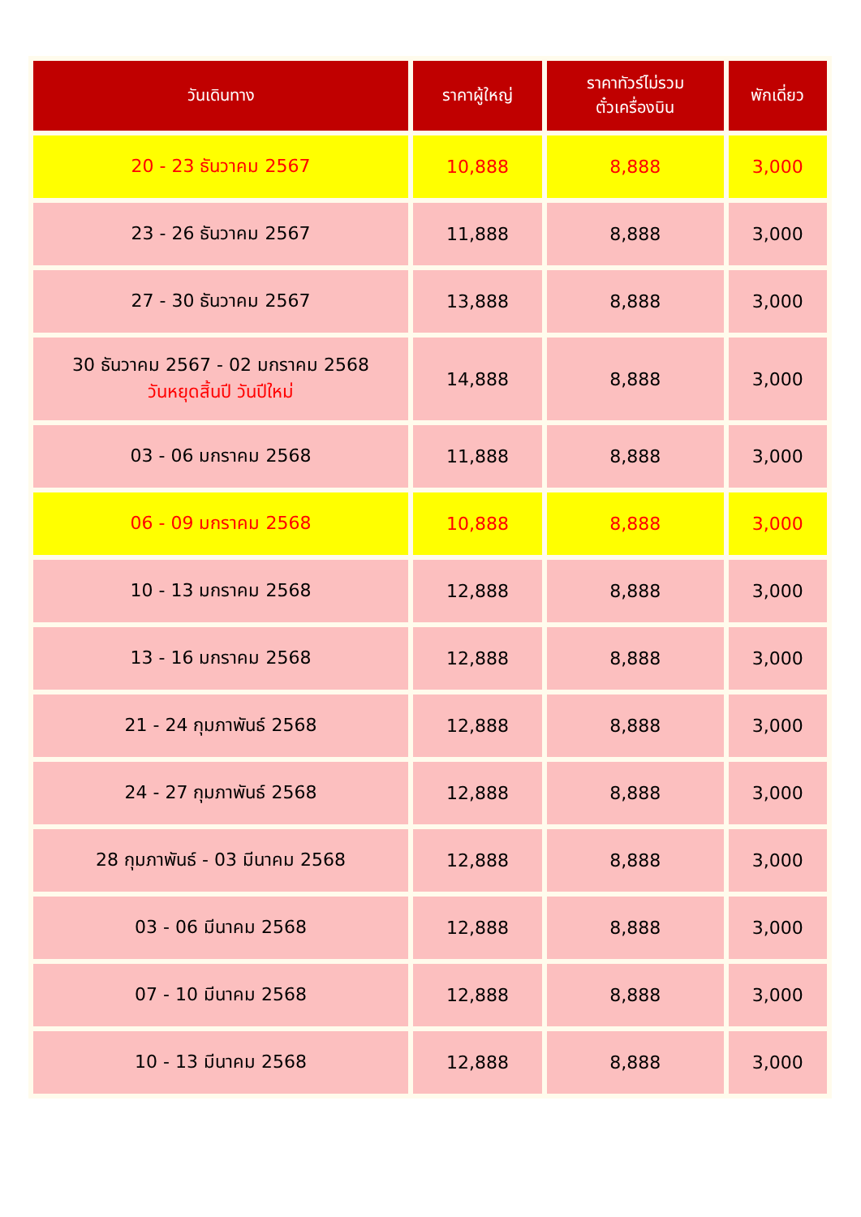| วันเดินทาง | ราคาผู้ใหญ่ | ราคาทัวร์ไม่รวม ตั๋วเครื่องบิน | พักเดี่ยว |
| --- | --- | --- | --- |
| 20 - 23 ธันวาคม 2567 | 10,888 | 8,888 | 3,000 |
| 23 - 26 ธันวาคม 2567 | 11,888 | 8,888 | 3,000 |
| 27 - 30 ธันวาคม 2567 | 13,888 | 8,888 | 3,000 |
| 30 ธันวาคม 2567 - 02 มกราคม 2568 วันหยุดสิ้นปี วันปีใหม่ | 14,888 | 8,888 | 3,000 |
| 03 - 06 มกราคม 2568 | 11,888 | 8,888 | 3,000 |
| 06 - 09 มกราคม 2568 | 10,888 | 8,888 | 3,000 |
| 10 - 13 มกราคม 2568 | 12,888 | 8,888 | 3,000 |
| 13 - 16 มกราคม 2568 | 12,888 | 8,888 | 3,000 |
| 21 - 24 กุมภาพันธ์ 2568 | 12,888 | 8,888 | 3,000 |
| 24 - 27 กุมภาพันธ์ 2568 | 12,888 | 8,888 | 3,000 |
| 28 กุมภาพันธ์ - 03 มีนาคม 2568 | 12,888 | 8,888 | 3,000 |
| 03 - 06 มีนาคม 2568 | 12,888 | 8,888 | 3,000 |
| 07 - 10 มีนาคม 2568 | 12,888 | 8,888 | 3,000 |
| 10 - 13 มีนาคม 2568 | 12,888 | 8,888 | 3,000 |